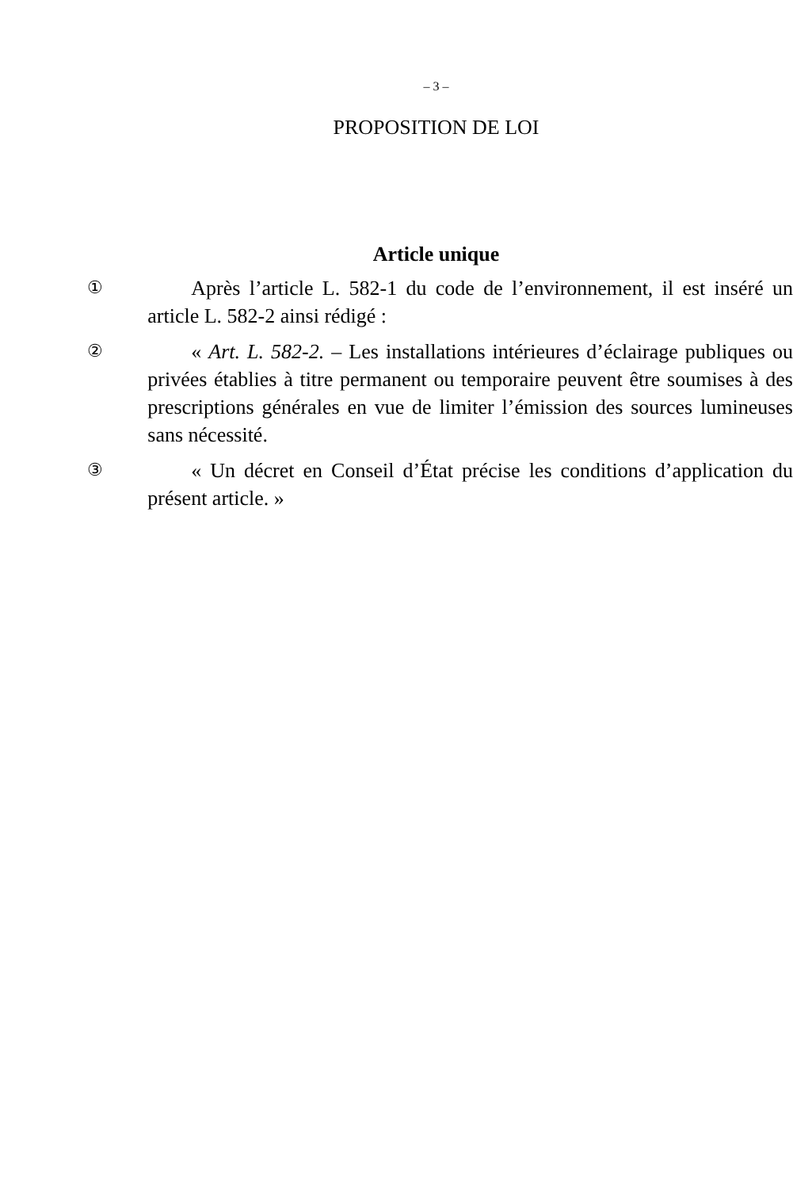– 3 –
PROPOSITION DE LOI
Article unique
①
Après l’article L. 582-1 du code de l’environnement, il est inséré un article L. 582-2 ainsi rédigé :
②
« Art. L. 582-2. – Les installations intérieures d’éclairage publiques ou privées établies à titre permanent ou temporaire peuvent être soumises à des prescriptions générales en vue de limiter l’émission des sources lumineuses sans nécessité.
③
« Un décret en Conseil d’État précise les conditions d’application du présent article. »